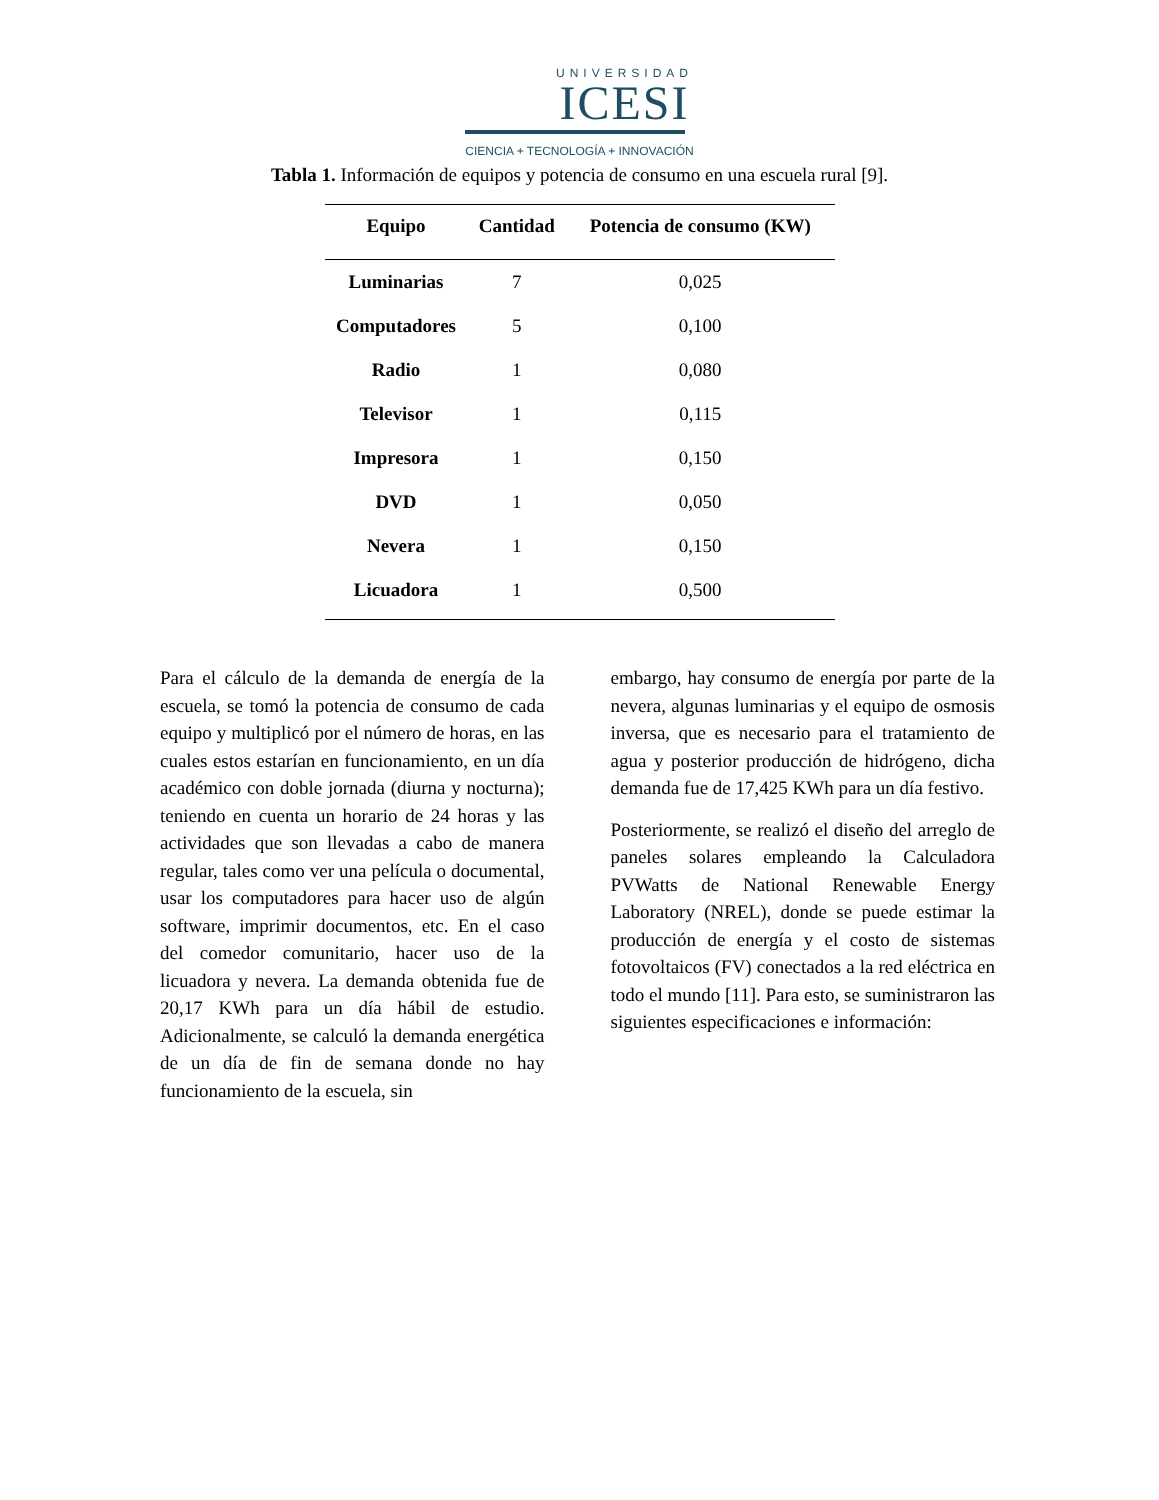UNIVERSIDAD
ICESI
CIENCIA + TECNOLOGÍA + INNOVACIÓN
Tabla 1. Información de equipos y potencia de consumo en una escuela rural [9].
| Equipo | Cantidad | Potencia de consumo (KW) |
| --- | --- | --- |
| Luminarias | 7 | 0,025 |
| Computadores | 5 | 0,100 |
| Radio | 1 | 0,080 |
| Televisor | 1 | 0,115 |
| Impresora | 1 | 0,150 |
| DVD | 1 | 0,050 |
| Nevera | 1 | 0,150 |
| Licuadora | 1 | 0,500 |
Para el cálculo de la demanda de energía de la escuela, se tomó la potencia de consumo de cada equipo y multiplicó por el número de horas, en las cuales estos estarían en funcionamiento, en un día académico con doble jornada (diurna y nocturna); teniendo en cuenta un horario de 24 horas y las actividades que son llevadas a cabo de manera regular, tales como ver una película o documental, usar los computadores para hacer uso de algún software, imprimir documentos, etc. En el caso del comedor comunitario, hacer uso de la licuadora y nevera. La demanda obtenida fue de 20,17 KWh para un día hábil de estudio. Adicionalmente, se calculó la demanda energética de un día de fin de semana donde no hay funcionamiento de la escuela, sin
embargo, hay consumo de energía por parte de la nevera, algunas luminarias y el equipo de osmosis inversa, que es necesario para el tratamiento de agua y posterior producción de hidrógeno, dicha demanda fue de 17,425 KWh para un día festivo.
Posteriormente, se realizó el diseño del arreglo de paneles solares empleando la Calculadora PVWatts de National Renewable Energy Laboratory (NREL), donde se puede estimar la producción de energía y el costo de sistemas fotovoltaicos (FV) conectados a la red eléctrica en todo el mundo [11]. Para esto, se suministraron las siguientes especificaciones e información: